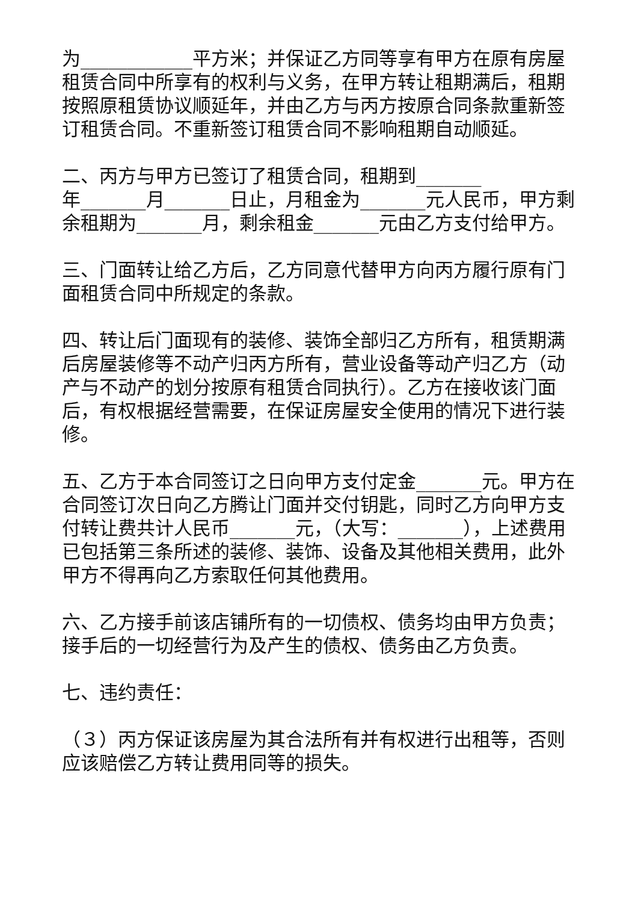为____________平方米；并保证乙方同等享有甲方在原有房屋租赁合同中所享有的权利与义务，在甲方转让租期满后，租期按照原租赁协议顺延年，并由乙方与丙方按原合同条款重新签订租赁合同。不重新签订租赁合同不影响租期自动顺延。
二、丙方与甲方已签订了租赁合同，租期到_______
年_______月_______日止，月租金为_______元人民币，甲方剩余租期为_______月，剩余租金_______元由乙方支付给甲方。
三、门面转让给乙方后，乙方同意代替甲方向丙方履行原有门面租赁合同中所规定的条款。
四、转让后门面现有的装修、装饰全部归乙方所有，租赁期满后房屋装修等不动产归丙方所有，营业设备等动产归乙方（动产与不动产的划分按原有租赁合同执行）。乙方在接收该门面后，有权根据经营需要，在保证房屋安全使用的情况下进行装修。
五、乙方于本合同签订之日向甲方支付定金_______元。甲方在合同签订次日向乙方腾让门面并交付钥匙，同时乙方向甲方支付转让费共计人民币_______元，（大写：_______），上述费用已包括第三条所述的装修、装饰、设备及其他相关费用，此外甲方不得再向乙方索取任何其他费用。
六、乙方接手前该店铺所有的一切债权、债务均由甲方负责；接手后的一切经营行为及产生的债权、债务由乙方负责。
七、违约责任：
（３）丙方保证该房屋为其合法所有并有权进行出租等，否则应该赔偿乙方转让费用同等的损失。